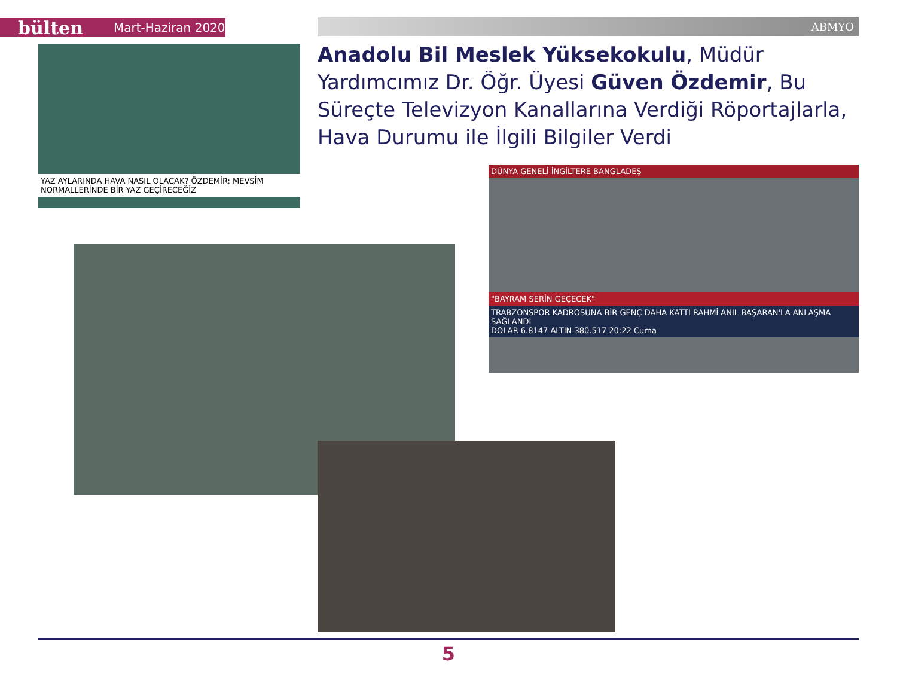bülten Mart-Haziran 2020 ABMYO
Anadolu Bil Meslek Yüksekokulu, Müdür Yardımcımız Dr. Öğr. Üyesi Güven Özdemir, Bu Süreçte Televizyon Kanallarına Verdiği Röportajlarla, Hava Durumu ile İlgili Bilgiler Verdi
YAZ AYLARINDA HAVA NASIL OLACAK? ÖZDEMİR: MEVSİM NORMALLERİNDE BİR YAZ GEÇİRECEĞİZ
DÜNYA GENELİ İNGİLTERE BANGLADEŞ
"BAYRAM SERİN GEÇECEK"
TRABZONSPOR KADROSUNA BİR GENÇ DAHA KATTI RAHMİ ANIL BAŞARAN'LA ANLAŞMA SAĞLANDI
DOLAR 6.8147 ALTIN 380.517 20:22 Cuma
5